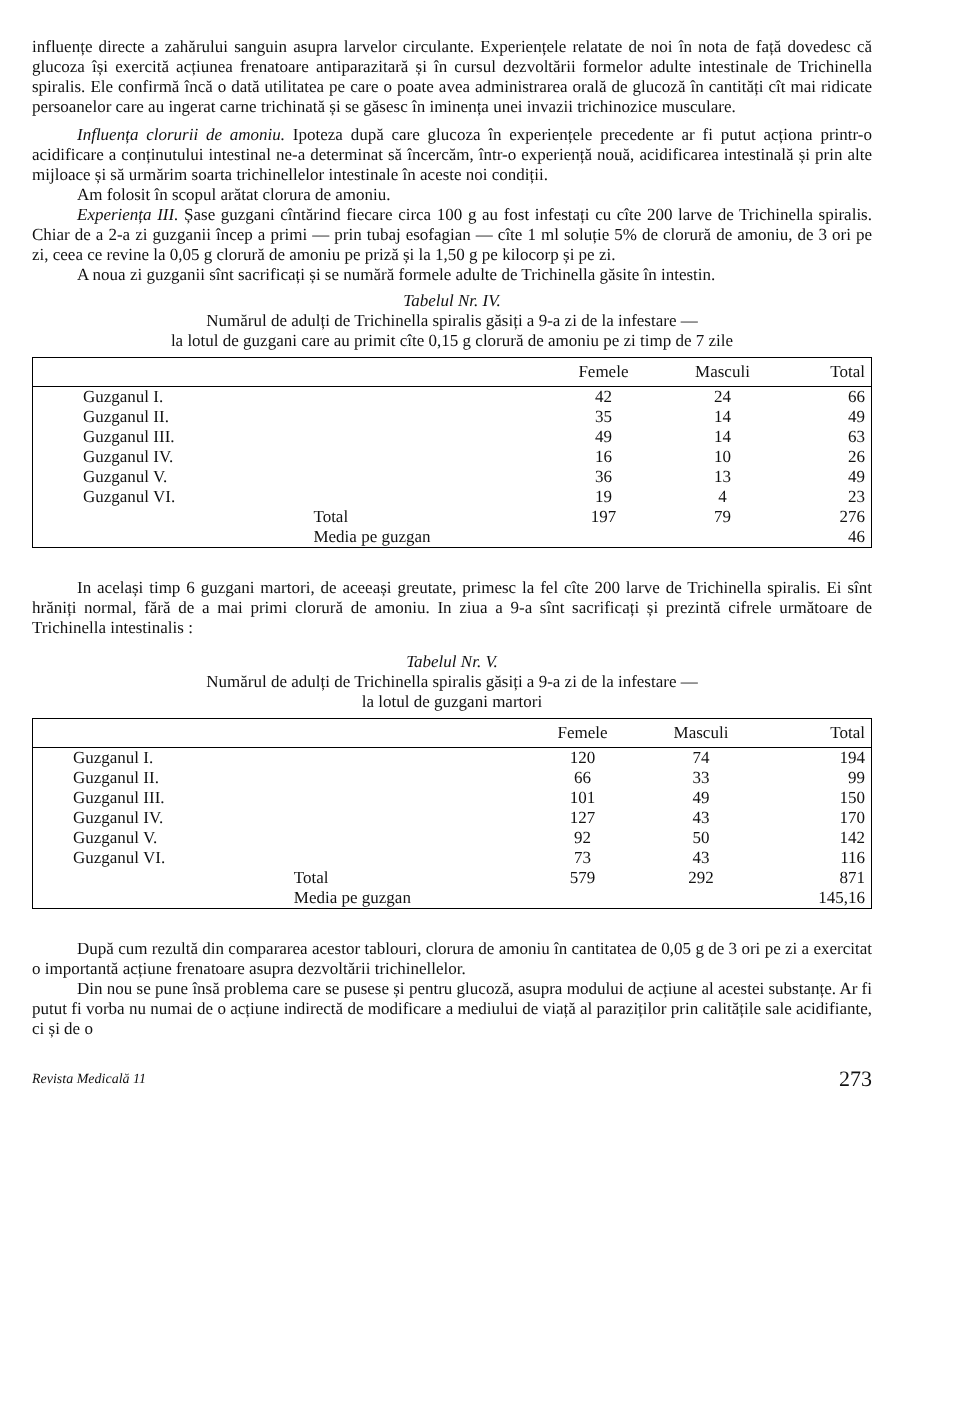influențe directe a zahărului sanguin asupra larvelor circulante. Experiențele relatate de noi în nota de față dovedesc că glucoza își exercită acțiunea frenatoare antiparazitară și în cursul dezvoltării formelor adulte intestinale de Trichinella spiralis. Ele confirmă încă o dată utilitatea pe care o poate avea administrarea orală de glucoză în cantități cît mai ridicate persoanelor care au ingerat carne trichinată și se găsesc în iminența unei invazii trichinozice musculare.
Influența clorurii de amoniu. Ipoteza după care glucoza în experiențele precedente ar fi putut acționa printr-o acidificare a conținutului intestinal ne-a determinat să încercăm, într-o experiență nouă, acidificarea intestinală și prin alte mijloace și să urmărim soarta trichinellelor intestinale în aceste noi condiții.
Am folosit în scopul arătat clorura de amoniu.
Experiența III. Șase guzgani cîntărind fiecare circa 100 g au fost infestați cu cîte 200 larve de Trichinella spiralis. Chiar de a 2-a zi guzganii încep a primi — prin tubaj esofagian — cîte 1 ml soluție 5% de clorură de amoniu, de 3 ori pe zi, ceea ce revine la 0,05 g clorură de amoniu pe priză și la 1,50 g pe kilocorp și pe zi.
A noua zi guzganii sînt sacrificați și se numără formele adulte de Trichinella găsite în intestin.
Tabelul Nr. IV.
Numărul de adulți de Trichinella spiralis găsiți a 9-a zi de la infestare —
la lotul de guzgani care au primit cîte 0,15 g clorură de amoniu pe zi timp de 7 zile
| | | Femele | Masculi | Total |
| --- | --- | --- | --- | --- |
| Guzganul I. | | 42 | 24 | 66 |
| Guzganul II. | | 35 | 14 | 49 |
| Guzganul III. | | 49 | 14 | 63 |
| Guzganul IV. | | 16 | 10 | 26 |
| Guzganul V. | | 36 | 13 | 49 |
| Guzganul VI. | | 19 | 4 | 23 |
| | Total | 197 | 79 | 276 |
| | Media pe guzgan | | | 46 |
In același timp 6 guzgani martori, de aceeași greutate, primesc la fel cîte 200 larve de Trichinella spiralis. Ei sînt hrăniți normal, fără de a mai primi clorură de amoniu. In ziua a 9-a sînt sacrificați și prezintă cifrele următoare de Trichinella intestinalis :
Tabelul Nr. V.
Numărul de adulți de Trichinella spiralis găsiți a 9-a zi de la infestare —
la lotul de guzgani martori
| | | Femele | Masculi | Total |
| --- | --- | --- | --- | --- |
| Guzganul I. | | 120 | 74 | 194 |
| Guzganul II. | | 66 | 33 | 99 |
| Guzganul III. | | 101 | 49 | 150 |
| Guzganul IV. | | 127 | 43 | 170 |
| Guzganul V. | | 92 | 50 | 142 |
| Guzganul VI. | | 73 | 43 | 116 |
| | Total | 579 | 292 | 871 |
| | Media pe guzgan | | | 145,16 |
După cum rezultă din compararea acestor tablouri, clorura de amoniu în cantitatea de 0,05 g de 3 ori pe zi a exercitat o importantă acțiune frenatoare asupra dezvoltării trichinellelor.
Din nou se pune însă problema care se pusese și pentru glucoză, asupra modului de acțiune al acestei substanțe. Ar fi putut fi vorba nu numai de o acțiune indirectă de modificare a mediului de viață al paraziților prin calitățile sale acidifiante, ci și de o
Revista Medicală 11 273